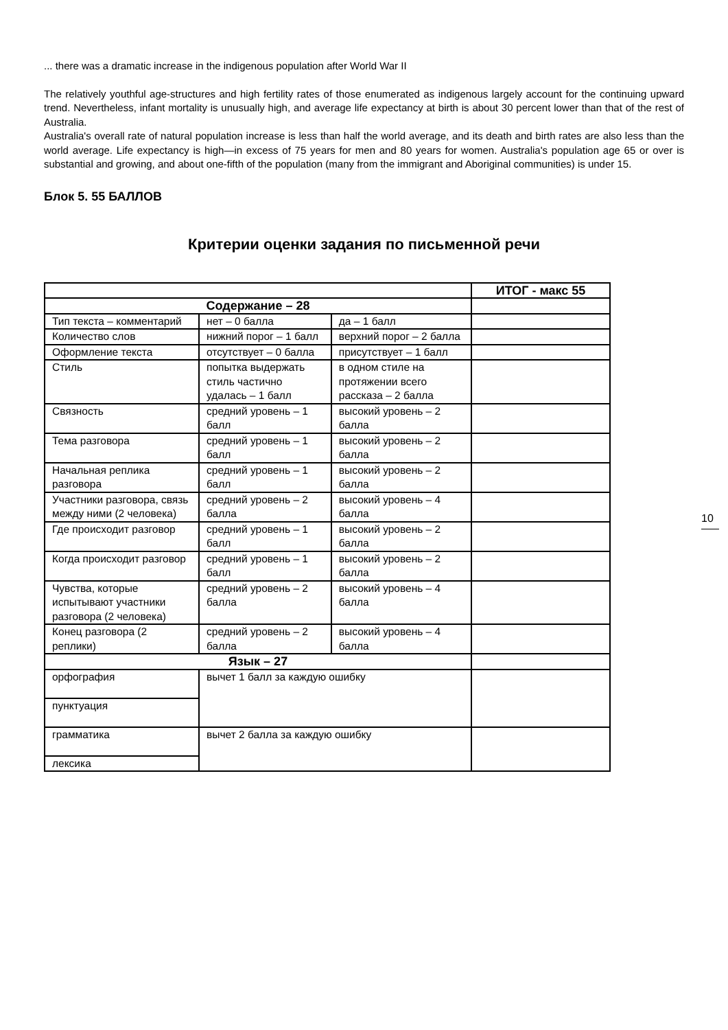... there was a dramatic increase in the indigenous population after World War II
The relatively youthful age-structures and high fertility rates of those enumerated as indigenous largely account for the continuing upward trend. Nevertheless, infant mortality is unusually high, and average life expectancy at birth is about 30 percent lower than that of the rest of Australia.
Australia's overall rate of natural population increase is less than half the world average, and its death and birth rates are also less than the world average. Life expectancy is high—in excess of 75 years for men and 80 years for women. Australia's population age 65 or over is substantial and growing, and about one-fifth of the population (many from the immigrant and Aboriginal communities) is under 15.
Блок 5. 55 БАЛЛОВ
Критерии оценки задания по письменной речи
| | | | ИТОГ - макс 55 |
| Содержание – 28 | | | |
| Тип текста – комментарий | нет – 0 балла | да – 1 балл | |
| Количество слов | нижний порог – 1 балл | верхний порог – 2 балла | |
| Оформление текста | отсутствует – 0 балла | присутствует – 1 балл | |
| Стиль | попытка выдержать стиль частично удалась – 1 балл | в одном стиле на протяжении всего рассказа – 2 балла | |
| Связность | средний уровень – 1 балл | высокий уровень – 2 балла | |
| Тема разговора | средний уровень – 1 балл | высокий уровень – 2 балла | |
| Начальная реплика разговора | средний уровень – 1 балл | высокий уровень – 2 балла | |
| Участники разговора, связь между ними (2 человека) | средний уровень – 2 балла | высокий уровень – 4 балла | |
| Где происходит разговор | средний уровень – 1 балл | высокий уровень – 2 балла | |
| Когда происходит разговор | средний уровень – 1 балл | высокий уровень – 2 балла | |
| Чувства, которые испытывают участники разговора (2 человека) | средний уровень – 2 балла | высокий уровень – 4 балла | |
| Конец разговора (2 реплики) | средний уровень – 2 балла | высокий уровень – 4 балла | |
| Язык – 27 | | | |
| орфография | вычет 1 балл за каждую ошибку | | |
| пунктуация | | | |
| грамматика | вычет 2 балла за каждую ошибку | | |
| лексика | | | |
10